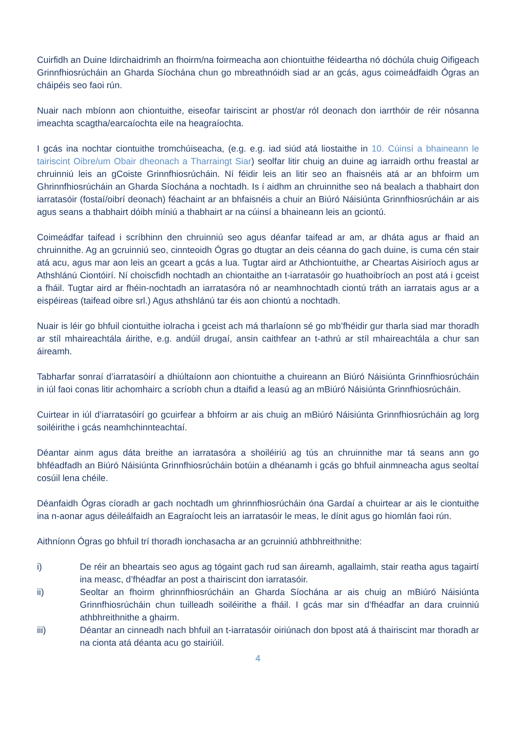Cuirfidh an Duine Idirchaidrimh an fhoirm/na foirmeacha aon chiontuithe féideartha nó dóchúla chuig Oifigeach Grinnfhiosrúcháin an Gharda Síochána chun go mbreathnóidh siad ar an gcás, agus coimeádfaidh Ógras an cháipéis seo faoi rún.
Nuair nach mbíonn aon chiontuithe, eiseofar tairiscint ar phost/ar ról deonach don iarrthóir de réir nósanna imeachta scagtha/earcaíochta eile na heagraíochta.
I gcás ina nochtar ciontuithe tromchúiseacha, (e.g. e.g. iad siúd atá liostaithe in 10. Cúinsí a bhaineann le tairiscint Oibre/um Obair dheonach a Tharraingt Siar) seolfar litir chuig an duine ag iarraidh orthu freastal ar chruinniú leis an gCoiste Grinnfhiosrúcháin. Ní féidir leis an litir seo an fhaisnéis atá ar an bhfoirm um Ghrinnfhiosrúcháin an Gharda Síochána a nochtadh. Is í aidhm an chruinnithe seo ná bealach a thabhairt don iarratasóir (fostaí/oibrí deonach) féachaint ar an bhfaisnéis a chuir an Biúró Náisiúnta Grinnfhiosrúcháin ar ais agus seans a thabhairt dóibh míniú a thabhairt ar na cúinsí a bhaineann leis an gciontú.
Coimeádfar taifead i scríbhinn den chruinniú seo agus déanfar taifead ar am, ar dháta agus ar fhaid an chruinnithe. Ag an gcruinniú seo, cinnteoidh Ógras go dtugtar an deis céanna do gach duine, is cuma cén stair atá acu, agus mar aon leis an gceart a gcás a lua. Tugtar aird ar Athchiontuithe, ar Cheartas Aisiríoch agus ar Athshlánú Ciontóirí. Ní choiscfidh nochtadh an chiontaithe an t-iarratasóir go huathoibríoch an post atá i gceist a fháil. Tugtar aird ar fhéin-nochtadh an iarratasóra nó ar neamhnochtadh ciontú tráth an iarratais agus ar a eispéireas (taifead oibre srl.) Agus athshlánú tar éis aon chiontú a nochtadh.
Nuair is léir go bhfuil ciontuithe iolracha i gceist ach má tharlaíonn sé go mb’fhéidir gur tharla siad mar thoradh ar stíl mhaireachtála áirithe, e.g. andúil drugaí, ansin caithfear an t-athrú ar stíl mhaireachtála a chur san áireamh.
Tabharfar sonraí d’iarratasóirí a dhiúltaíonn aon chiontuithe a chuireann an Biúró Náisiúnta Grinnfhiosrúcháin in iúl faoi conas litir achomhairc a scríobh chun a dtaifid a leasú ag an mBiúró Náisiúnta Grinnfhiosrúcháin.
Cuirtear in iúl d’iarratasóirí go gcuirfear a bhfoirm ar ais chuig an mBiúró Náisiúnta Grinnfhiosrúcháin ag lorg soiléirithe i gcás neamhchinnteachtaí.
Déantar ainm agus dáta breithe an iarratasóra a shoiléiriú ag tús an chruinnithe mar tá seans ann go bhféadfadh an Biúró Náisiúnta Grinnfhiosrúcháin botúin a dhéanamh i gcás go bhfuil ainmneacha agus seoltaí cosúil lena chéile.
Déanfaidh Ógras cíoradh ar gach nochtadh um ghrinnfhiosrúcháin óna Gardaí a chuirtear ar ais le ciontuithe ina n-aonar agus déileálfaidh an Eagraíocht leis an iarratasóir le meas, le dínit agus go hiomlán faoi rún.
Aithníonn Ógras go bhfuil trí thoradh ionchasacha ar an gcruinniú athbhreithnithe:
i) De réir an bheartais seo agus ag tógaint gach rud san áireamh, agallaimh, stair reatha agus tagairtí ina measc, d’fhéadfar an post a thairiscint don iarratasóir.
ii) Seoltar an fhoirm ghrinnfhiosrúcháin an Gharda Síochána ar ais chuig an mBiúró Náisiúnta Grinnfhiosrúcháin chun tuilleadh soiléirithe a fháil. I gcás mar sin d’fhéadfar an dara cruinniú athbhreithnithe a ghairm.
iii) Déantar an cinneadh nach bhfuil an t-iarratasóir oiriúnach don bpost atá á thairiscint mar thoradh ar na cionta atá déanta acu go stairiúil.
4